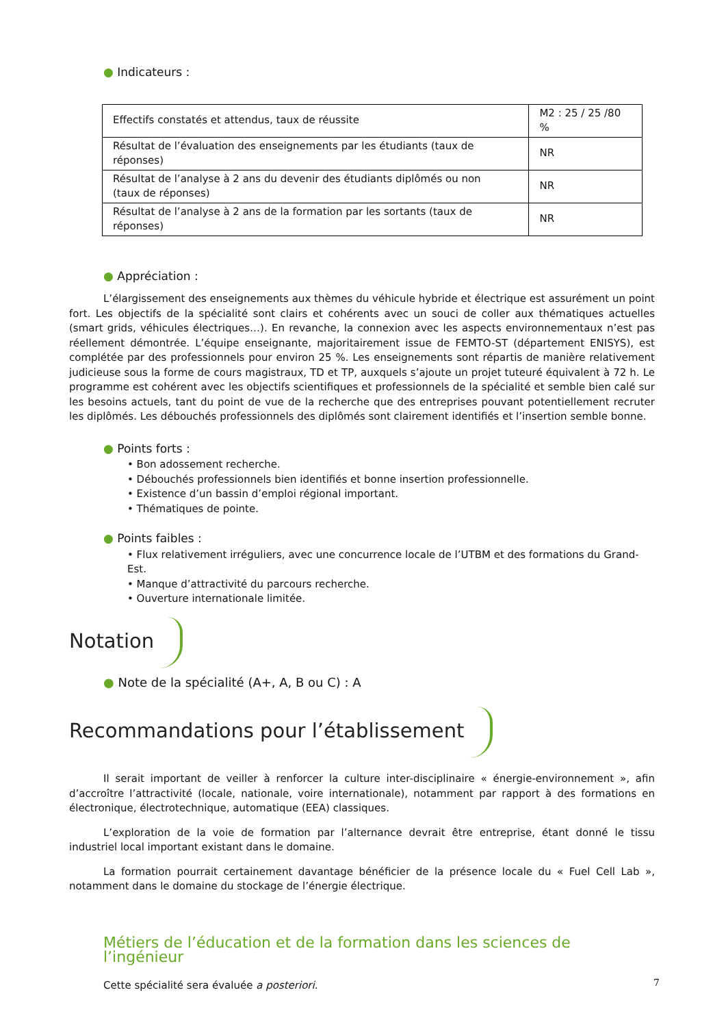● Indicateurs :
| Effectifs constatés et attendus, taux de réussite | M2 : 25 / 25 /80 % |
| Résultat de l’évaluation des enseignements par les étudiants (taux de réponses) | NR |
| Résultat de l’analyse à 2 ans du devenir des étudiants diplômés ou non (taux de réponses) | NR |
| Résultat de l’analyse à 2 ans de la formation par les sortants (taux de réponses) | NR |
● Appréciation :
L’élargissement des enseignements aux thèmes du véhicule hybride et électrique est assurément un point fort. Les objectifs de la spécialité sont clairs et cohérents avec un souci de coller aux thématiques actuelles (smart grids, véhicules électriques…). En revanche, la connexion avec les aspects environnementaux n’est pas réellement démontrée. L’équipe enseignante, majoritairement issue de FEMTO-ST (département ENISYS), est complétée par des professionnels pour environ 25 %. Les enseignements sont répartis de manière relativement judicieuse sous la forme de cours magistraux, TD et TP, auxquels s’ajoute un projet tuteuré équivalent à 72 h. Le programme est cohérent avec les objectifs scientifiques et professionnels de la spécialité et semble bien calé sur les besoins actuels, tant du point de vue de la recherche que des entreprises pouvant potentiellement recruter les diplômés. Les débouchés professionnels des diplômés sont clairement identifiés et l’insertion semble bonne.
● Points forts :
• Bon adossement recherche.
• Débouchés professionnels bien identifiés et bonne insertion professionnelle.
• Existence d’un bassin d’emploi régional important.
• Thématiques de pointe.
● Points faibles :
• Flux relativement irréguliers, avec une concurrence locale de l’UTBM et des formations du Grand-Est.
• Manque d’attractivité du parcours recherche.
• Ouverture internationale limitée.
Notation
● Note de la spécialité (A+, A, B ou C) : A
Recommandations pour l’établissement
Il serait important de veiller à renforcer la culture inter-disciplinaire « énergie-environnement », afin d’accroître l’attractivité (locale, nationale, voire internationale), notamment par rapport à des formations en électronique, électrotechnique, automatique (EEA) classiques.
L’exploration de la voie de formation par l’alternance devrait être entreprise, étant donné le tissu industriel local important existant dans le domaine.
La formation pourrait certainement davantage bénéficier de la présence locale du « Fuel Cell Lab », notamment dans le domaine du stockage de l’énergie électrique.
Métiers de l’éducation et de la formation dans les sciences de l’ingénieur
Cette spécialité sera évaluée a posteriori.
7